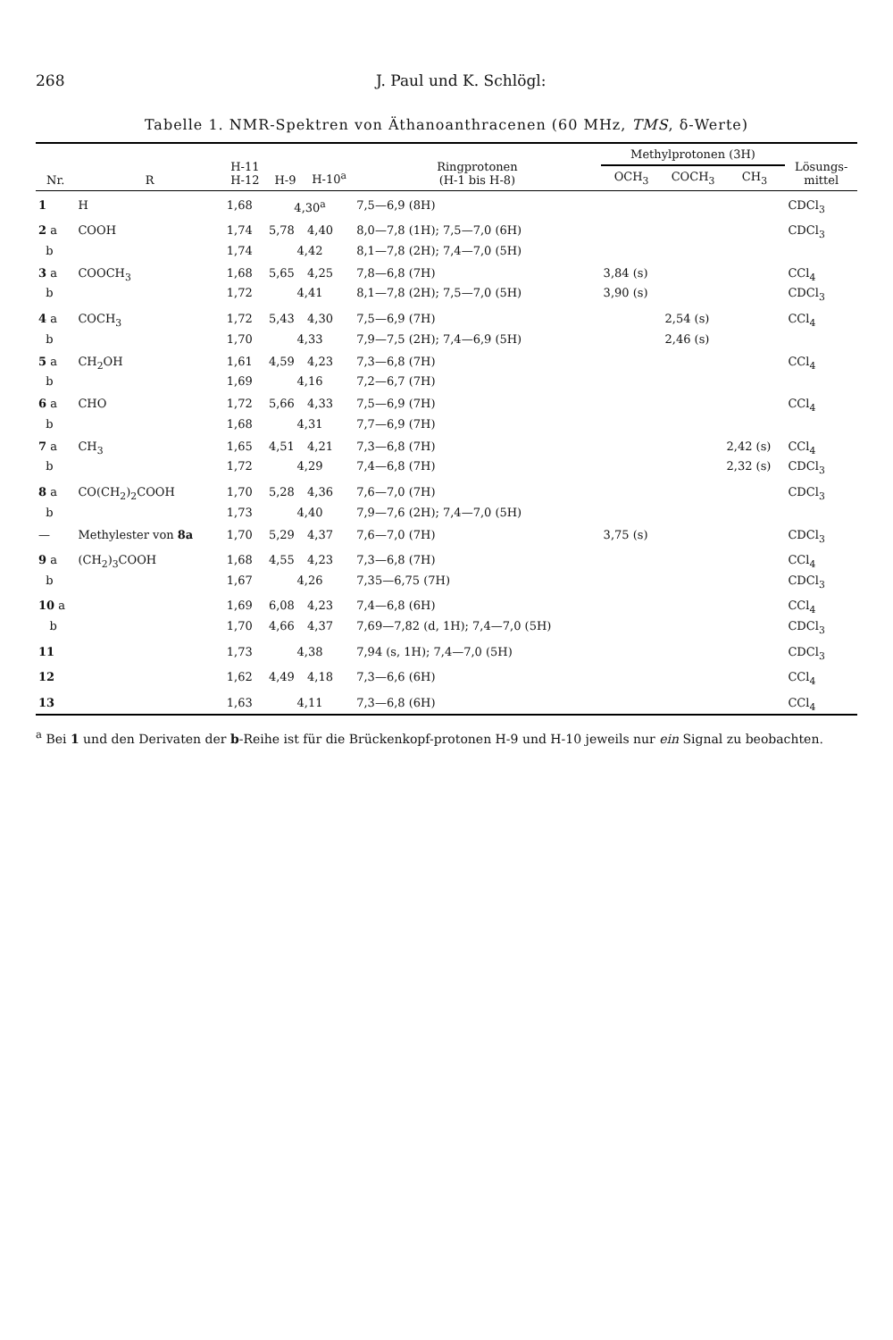268 J. Paul und K. Schlögl:
Tabelle 1. NMR-Spektren von Äthanoanthracenen (60 MHz, TMS, δ-Werte)
| Nr. | R | H-11 H-12 | H-9 | H-10<sup>a</sup> | Ringprotonen (H-1 bis H-8) | Methylprotonen (3H) | | | Lösungs- mittel |
| --- | --- | --- | --- | --- | --- | --- | --- | --- | --- |
| | | | | | | OCH<sub>3</sub> | COCH<sub>3</sub> | CH<sub>3</sub> | |
| 1 | H | 1,68 | 4,30<sup>a</sup> | | 7,5—6,9 (8H) | | | | CDCl<sub>3</sub> |
| 2 a | COOH | 1,74 | 5,78 | 4,40 | 8,0—7,8 (1H); 7,5—7,0 (6H) | | | | CDCl<sub>3</sub> |
| b | | 1,74 | 4,42 | | 8,1—7,8 (2H); 7,4—7,0 (5H) | | | | |
| 3 a | COOCH<sub>3</sub> | 1,68 | 5,65 | 4,25 | 7,8—6,8 (7H) | 3,84 (s) | | | CCl<sub>4</sub> |
| b | | 1,72 | 4,41 | | 8,1—7,8 (2H); 7,5—7,0 (5H) | 3,90 (s) | | | CDCl<sub>3</sub> |
| 4 a | COCH<sub>3</sub> | 1,72 | 5,43 | 4,30 | 7,5—6,9 (7H) | | 2,54 (s) | | CCl<sub>4</sub> |
| b | | 1,70 | 4,33 | | 7,9—7,5 (2H); 7,4—6,9 (5H) | | 2,46 (s) | | |
| 5 a | CH<sub>2</sub>OH | 1,61 | 4,59 | 4,23 | 7,3—6,8 (7H) | | | | CCl<sub>4</sub> |
| b | | 1,69 | 4,16 | | 7,2—6,7 (7H) | | | | |
| 6 a | CHO | 1,72 | 5,66 | 4,33 | 7,5—6,9 (7H) | | | | CCl<sub>4</sub> |
| b | | 1,68 | 4,31 | | 7,7—6,9 (7H) | | | | |
| 7 a | CH<sub>3</sub> | 1,65 | 4,51 | 4,21 | 7,3—6,8 (7H) | | | 2,42 (s) | CCl<sub>4</sub> |
| b | | 1,72 | 4,29 | | 7,4—6,8 (7H) | | | 2,32 (s) | CDCl<sub>3</sub> |
| 8 a | CO(CH<sub>2</sub>)<sub>2</sub>COOH | 1,70 | 5,28 | 4,36 | 7,6—7,0 (7H) | | | | CDCl<sub>3</sub> |
| b | | 1,73 | 4,40 | | 7,9—7,6 (2H); 7,4—7,0 (5H) | | | | |
| — | Methylester von 8a | 1,70 | 5,29 | 4,37 | 7,6—7,0 (7H) | 3,75 (s) | | | CDCl<sub>3</sub> |
| 9 a | (CH<sub>2</sub>)<sub>3</sub>COOH | 1,68 | 4,55 | 4,23 | 7,3—6,8 (7H) | | | | CCl<sub>4</sub> |
| b | | 1,67 | 4,26 | | 7,35—6,75 (7H) | | | | CDCl<sub>3</sub> |
| 10 a | | 1,69 | 6,08 | 4,23 | 7,4—6,8 (6H) | | | | CCl<sub>4</sub> |
| b | | 1,70 | 4,66 | 4,37 | 7,69—7,82 (d, 1H); 7,4—7,0 (5H) | | | | CDCl<sub>3</sub> |
| 11 | | 1,73 | 4,38 | | 7,94 (s, 1H); 7,4—7,0 (5H) | | | | CDCl<sub>3</sub> |
| 12 | | 1,62 | 4,49 | 4,18 | 7,3—6,6 (6H) | | | | CCl<sub>4</sub> |
| 13 | | 1,63 | 4,11 | | 7,3—6,8 (6H) | | | | CCl<sub>4</sub> |
<sup>a</sup> Bei 1 und den Derivaten der b-Reihe ist für die Brückenkopf-protonen H-9 und H-10 jeweils nur ein Signal zu beobachten.